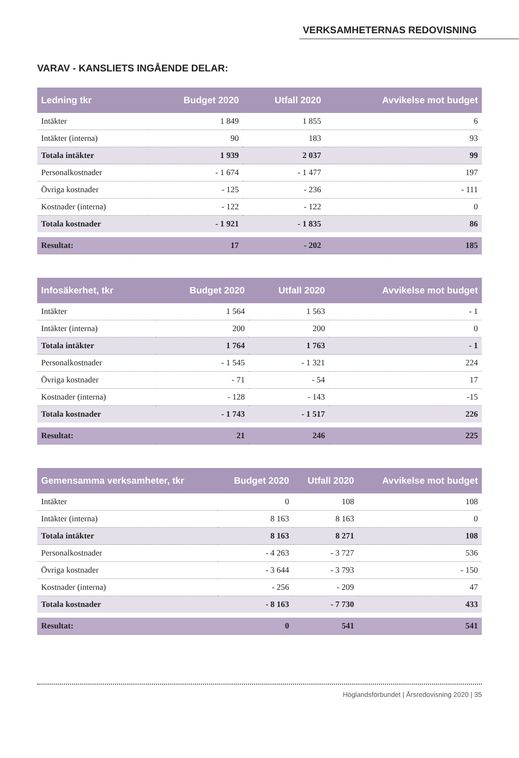VERKSAMHETERNAS REDOVISNING
VARAV - KANSLIETS INGÅENDE DELAR:
| Ledning tkr | Budget 2020 | Utfall 2020 | Avvikelse mot budget |
| --- | --- | --- | --- |
| Intäkter | 1 849 | 1 855 | 6 |
| Intäkter (interna) | 90 | 183 | 93 |
| Totala intäkter | 1 939 | 2 037 | 99 |
| Personalkostnader | - 1 674 | - 1 477 | 197 |
| Övriga kostnader | - 125 | - 236 | - 111 |
| Kostnader (interna) | - 122 | - 122 | 0 |
| Totala kostnader | - 1 921 | - 1 835 | 86 |
| Resultat: | 17 | - 202 | 185 |
| Infosäkerhet, tkr | Budget 2020 | Utfall 2020 | Avvikelse mot budget |
| --- | --- | --- | --- |
| Intäkter | 1 564 | 1 563 | - 1 |
| Intäkter (interna) | 200 | 200 | 0 |
| Totala intäkter | 1 764 | 1 763 | - 1 |
| Personalkostnader | - 1 545 | - 1 321 | 224 |
| Övriga kostnader | - 71 | - 54 | 17 |
| Kostnader (interna) | - 128 | - 143 | -15 |
| Totala kostnader | - 1 743 | - 1 517 | 226 |
| Resultat: | 21 | 246 | 225 |
| Gemensamma verksamheter, tkr | Budget 2020 | Utfall 2020 | Avvikelse mot budget |
| --- | --- | --- | --- |
| Intäkter | 0 | 108 | 108 |
| Intäkter (interna) | 8 163 | 8 163 | 0 |
| Totala intäkter | 8 163 | 8 271 | 108 |
| Personalkostnader | - 4 263 | - 3 727 | 536 |
| Övriga kostnader | - 3 644 | - 3 793 | - 150 |
| Kostnader (interna) | - 256 | - 209 | 47 |
| Totala kostnader | - 8 163 | - 7 730 | 433 |
| Resultat: | 0 | 541 | 541 |
Höglandsförbundet | Årsredovisning 2020 | 35